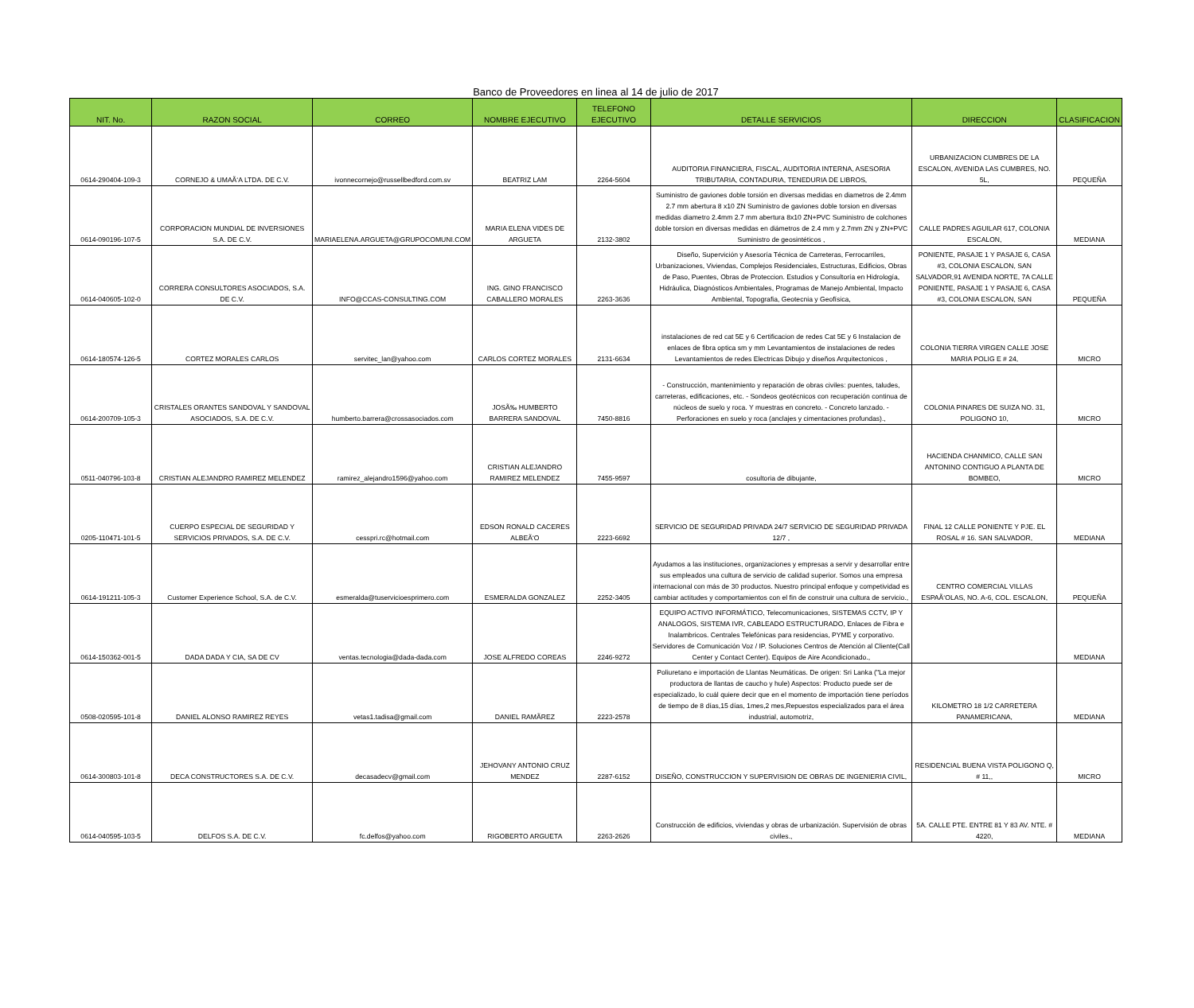Banco de Proveedores en linea al 14 de julio de 2017
| NIT. No. | RAZON SOCIAL | CORREO | NOMBRE EJECUTIVO | TELEFONO EJECUTIVO | DETALLE SERVICIOS | DIRECCION | CLASIFICACION |
| --- | --- | --- | --- | --- | --- | --- | --- |
| 0614-290404-109-3 | CORNEJO & UMAÃ‘A LTDA. DE C.V. | ivonnecornejo@russellbedford.com.sv | BEATRIZ LAM | 2264-5604 | AUDITORIA FINANCIERA, FISCAL, AUDITORIA INTERNA, ASESORIA TRIBUTARIA, CONTADURIA, TENEDURIA DE LIBROS, | URBANIZACION CUMBRES DE LA ESCALON, AVENIDA LAS CUMBRES, NO. 5L, | PEQUEÑA |
| 0614-090196-107-5 | CORPORACION MUNDIAL DE INVERSIONES S.A. DE C.V. | MARIAELENA.ARGUETA@GRUPOCOMUNI.COM | MARIA ELENA VIDES DE ARGUETA | 2132-3802 | Suministro de gaviones doble torsión en diversas medidas en diametros de 2.4mm 2.7 mm abertura 8 x10 ZN Suministro de gaviones doble torsion en diversas medidas diametro 2.4mm 2.7 mm abertura 8x10 ZN+PVC Suministro de colchones doble torsion en diversas medidas en diámetros de 2.4 mm y 2.7mm ZN y ZN+PVC Suministro de geosintéticos , | CALLE PADRES AGUILAR 617, COLONIA ESCALON, | MEDIANA |
| 0614-040605-102-0 | CORRERA CONSULTORES ASOCIADOS, S.A. DE C.V. | INFO@CCAS-CONSULTING.COM | ING. GINO FRANCISCO CABALLERO MORALES | 2263-3636 | Diseño, Supervición y Asesoría Técnica de Carreteras, Ferrocarriles, Urbanizaciones, Viviendas, Complejos Residenciales, Estructuras, Edificios, Obras de Paso, Puentes, Obras de Proteccion. Estudios y Consultoría en Hidrología, Hidráulica, Diagnósticos Ambientales, Programas de Manejo Ambiental, Impacto Ambiental, Topografia, Geotecnia y Geofísica, | PONIENTE, PASAJE 1 Y PASAJE 6, CASA #3, COLONIA ESCALON, SAN SALVADOR,91 AVENIDA NORTE, 7A CALLE PONIENTE, PASAJE 1 Y PASAJE 6, CASA #3, COLONIA ESCALON, SAN | PEQUEÑA |
| 0614-180574-126-5 | CORTEZ MORALES CARLOS | servitec_lan@yahoo.com | CARLOS CORTEZ MORALES | 2131-6634 | instalaciones de red cat 5E y 6 Certificacion de redes Cat 5E y 6 Instalacion de enlaces de fibra optica sm y mm Levantamientos de instalaciones de redes Levantamientos de redes Electricas Dibujo y diseños Arquitectonicos , | COLONIA TIERRA VIRGEN CALLE JOSE MARIA POLIG E # 24, | MICRO |
| 0614-200709-105-3 | CRISTALES ORANTES SANDOVAL Y SANDOVAL ASOCIADOS, S.A. DE C.V. | humberto.barrera@crossasociados.com | JOSÃ‰ HUMBERTO BARRERA SANDOVAL | 7450-8816 | - Construcción, mantenimiento y reparación de obras civiles: puentes, taludes, carreteras, edificaciones, etc. - Sondeos geotécnicos con recuperación continua de núcleos de suelo y roca. Y muestras en concreto. - Concreto lanzado. - Perforaciones en suelo y roca (anclajes y cimentaciones profundas)., | COLONIA PINARES DE SUIZA NO. 31, POLIGONO 10, | MICRO |
| 0511-040796-103-8 | CRISTIAN ALEJANDRO RAMIREZ MELENDEZ | ramirez_alejandro1596@yahoo.com | CRISTIAN ALEJANDRO RAMIREZ MELENDEZ | 7455-9597 | cosultoria de dibujante, | HACIENDA CHANMICO, CALLE SAN ANTONINO CONTIGUO A PLANTA DE BOMBEO, | MICRO |
| 0205-110471-101-5 | CUERPO ESPECIAL DE SEGURIDAD Y SERVICIOS PRIVADOS, S.A. DE C.V. | cesspri.rc@hotmail.com | EDSON RONALD CACERES ALBEÃ‘O | 2223-6692 | SERVICIO DE SEGURIDAD PRIVADA 24/7 SERVICIO DE SEGURIDAD PRIVADA 12/7 , | FINAL 12 CALLE PONIENTE Y PJE. EL ROSAL # 16. SAN SALVADOR, | MEDIANA |
| 0614-191211-105-3 | Customer Experience School, S.A. de C.V. | esmeralda@tuservicioesprimero.com | ESMERALDA GONZALEZ | 2252-3405 | Ayudamos a las instituciones, organizaciones y empresas a servir y desarrollar entre sus empleados una cultura de servicio de calidad superior. Somos una empresa internacional con más de 30 productos. Nuestro principal enfoque y competividad es cambiar actitudes y comportamientos con el fin de construir una cultura de servicio., | CENTRO COMERCIAL VILLAS ESPAÃ‘OLAS, NO. A-6, COL. ESCALON, | PEQUEÑA |
| 0614-150362-001-5 | DADA DADA Y CIA, SA DE CV | ventas.tecnologia@dada-dada.com | JOSE ALFREDO COREAS | 2246-9272 | EQUIPO ACTIVO INFORMÁTICO, Telecomunicaciones, SISTEMAS CCTV, IP Y ANALOGOS, SISTEMA IVR, CABLEADO ESTRUCTURADO, Enlaces de Fibra e Inalambricos. Centrales Telefónicas para residencias, PYME y corporativo. Servidores de Comunicación Voz / IP. Soluciones Centros de Atención al Cliente(Call Center y Contact Center). Equipos de Aire Acondicionado., | | MEDIANA |
| 0508-020595-101-8 | DANIEL ALONSO RAMIREZ REYES | vetas1.tadisa@gmail.com | DANIEL RAMÃREZ | 2223-2578 | Poliuretano e importación de Llantas Neumáticas. De origen: Sri Lanka ("La mejor productora de llantas de caucho y hule) Aspectos: Producto puede ser de especializado, lo cuál quiere decir que en el momento de importación tiene períodos de tiempo de 8 días,15 días, 1mes,2 mes,Repuestos especializados para el área industrial, automotriz, | KILOMETRO 18 1/2 CARRETERA PANAMERICANA, | MEDIANA |
| 0614-300803-101-8 | DECA CONSTRUCTORES S.A. DE C.V. | decasadecv@gmail.com | JEHOVANY ANTONIO CRUZ MENDEZ | 2287-6152 | DISEÑO, CONSTRUCCION Y SUPERVISION DE OBRAS DE INGENIERIA CIVIL, | RESIDENCIAL BUENA VISTA POLIGONO Q, # 11,, | MICRO |
| 0614-040595-103-5 | DELFOS S.A. DE C.V. | fc.delfos@yahoo.com | RIGOBERTO ARGUETA | 2263-2626 | Construcción de edificios, viviendas y obras de urbanización. Supervisión de obras civiles., | 5A. CALLE PTE. ENTRE 81 Y 83 AV. NTE. # 4220, | MEDIANA |